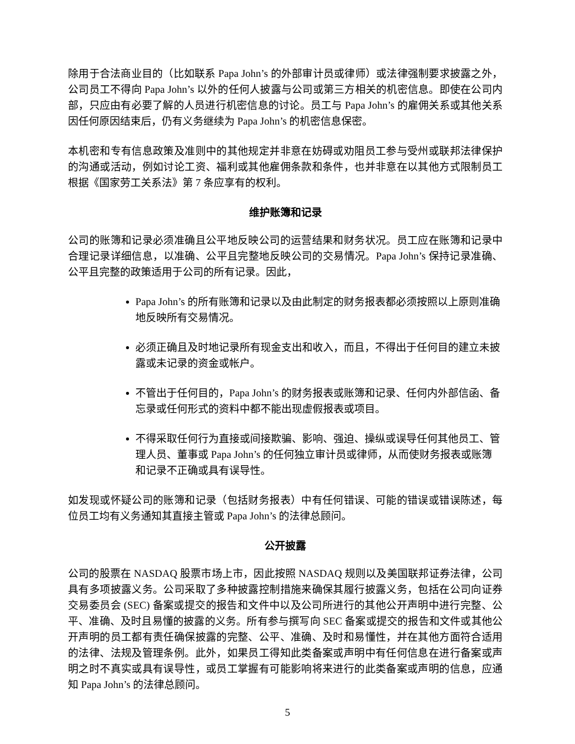除用于合法商业目的（比如联系 Papa John’s 的外部审计员或律师）或法律强制要求披露之外，公司员工不得向 Papa John’s 以外的任何人披露与公司或第三方相关的机密信息。即使在公司内部，只应由有必要了解的人员进行机密信息的讨论。员工与 Papa John’s 的雇佣关系或其他关系因任何原因结束后，仍有义务继续为 Papa John’s 的机密信息保密。
本机密和专有信息政策及准则中的其他规定并非意在妨碍或劝阻员工参与受州或联邦法律保护的沟通或活动，例如讨论工资、福利或其他雇佣条款和条件，也并非意在以其他方式限制员工根据《国家劳工关系法》第 7 条应享有的权利。
维护账簿和记录
公司的账簿和记录必须准确且公平地反映公司的运营结果和财务状况。员工应在账簿和记录中合理记录详细信息，以准确、公平且完整地反映公司的交易情况。Papa John’s 保持记录准确、公平且完整的政策适用于公司的所有记录。因此，
Papa John’s 的所有账簿和记录以及由此制定的财务报表都必须按照以上原则准确地反映所有交易情况。
必须正确且及时地记录所有现金支出和收入，而且，不得出于任何目的建立未披露或未记录的资金或帐户。
不管出于任何目的，Papa John’s 的财务报表或账簿和记录、任何内外部信函、备忘录或任何形式的资料中都不能出现虚假报表或项目。
不得采取任何行为直接或间接欺骗、影响、强迫、操纵或误导任何其他员工、管理人员、董事或 Papa John’s 的任何独立审计员或律师，从而使财务报表或账簿和记录不正确或具有误导性。
如发现或怀疑公司的账簿和记录（包括财务报表）中有任何错误、可能的错误或错误陈述，每位员工均有义务通知其直接主管或 Papa John’s 的法律总顾问。
公开披露
公司的股票在 NASDAQ 股票市场上市，因此按照 NASDAQ 规则以及美国联邦证券法律，公司具有多项披露义务。公司采取了多种披露控制措施来确保其履行披露义务，包括在公司向证券交易委员会 (SEC) 备案或提交的报告和文件中以及公司所进行的其他公开声明中进行完整、公平、准确、及时且易懂的披露的义务。所有参与撰写向 SEC 备案或提交的报告和文件或其他公开声明的员工都有责任确保披露的完整、公平、准确、及时和易懂性，并在其他方面符合适用的法律、法规及管理条例。此外，如果员工得知此类备案或声明中有任何信息在进行备案或声明之时不真实或具有误导性，或员工掌握有可能影响将来进行的此类备案或声明的信息，应通知 Papa John’s 的法律总顾问。
5